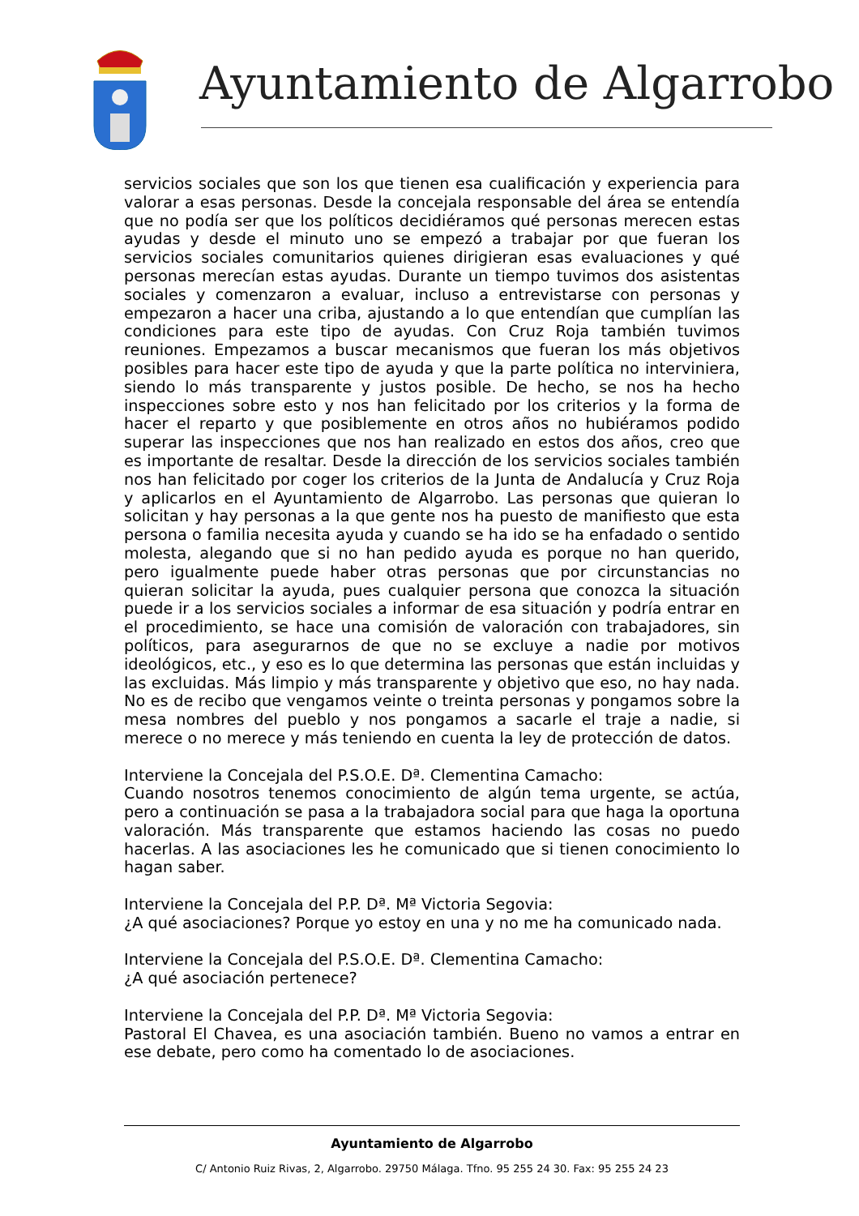Ayuntamiento de Algarrobo
servicios sociales que son los que tienen esa cualificación y experiencia para valorar a esas personas. Desde la concejala responsable del área se entendía que no podía ser que los políticos decidiéramos qué personas merecen estas ayudas y desde el minuto uno se empezó a trabajar por que fueran los servicios sociales comunitarios quienes dirigieran esas evaluaciones y qué personas merecían estas ayudas. Durante un tiempo tuvimos dos asistentas sociales y comenzaron a evaluar, incluso a entrevistarse con personas y empezaron a hacer una criba, ajustando a lo que entendían que cumplían las condiciones para este tipo de ayudas. Con Cruz Roja también tuvimos reuniones. Empezamos a buscar mecanismos que fueran los más objetivos posibles para hacer este tipo de ayuda y que la parte política no interviniera, siendo lo más transparente y justos posible. De hecho, se nos ha hecho inspecciones sobre esto y nos han felicitado por los criterios y la forma de hacer el reparto y que posiblemente en otros años no hubiéramos podido superar las inspecciones que nos han realizado en estos dos años, creo que es importante de resaltar. Desde la dirección de los servicios sociales también nos han felicitado por coger los criterios de la Junta de Andalucía y Cruz Roja y aplicarlos en el Ayuntamiento de Algarrobo. Las personas que quieran lo solicitan y hay personas a la que gente nos ha puesto de manifiesto que esta persona o familia necesita ayuda y cuando se ha ido se ha enfadado o sentido molesta, alegando que si no han pedido ayuda es porque no han querido, pero igualmente puede haber otras personas que por circunstancias no quieran solicitar la ayuda, pues cualquier persona que conozca la situación puede ir a los servicios sociales a informar de esa situación y podría entrar en el procedimiento, se hace una comisión de valoración con trabajadores, sin políticos, para asegurarnos de que no se excluye a nadie por motivos ideológicos, etc., y eso es lo que determina las personas que están incluidas y las excluidas. Más limpio y más transparente y objetivo que eso, no hay nada. No es de recibo que vengamos veinte o treinta personas y pongamos sobre la mesa nombres del pueblo y nos pongamos a sacarle el traje a nadie, si merece o no merece y más teniendo en cuenta la ley de protección de datos.
Interviene la Concejala del P.S.O.E. Dª. Clementina Camacho:
Cuando nosotros tenemos conocimiento de algún tema urgente, se actúa, pero a continuación se pasa a la trabajadora social para que haga la oportuna valoración. Más transparente que estamos haciendo las cosas no puedo hacerlas. A las asociaciones les he comunicado que si tienen conocimiento lo hagan saber.
Interviene la Concejala del P.P. Dª. Mª Victoria Segovia:
¿A qué asociaciones? Porque yo estoy en una y no me ha comunicado nada.
Interviene la Concejala del P.S.O.E. Dª. Clementina Camacho:
¿A qué asociación pertenece?
Interviene la Concejala del P.P. Dª. Mª Victoria Segovia:
Pastoral El Chavea, es una asociación también. Bueno no vamos a entrar en ese debate, pero como ha comentado lo de asociaciones.
Ayuntamiento de Algarrobo
C/ Antonio Ruiz Rivas, 2, Algarrobo. 29750 Málaga. Tfno. 95 255 24 30. Fax: 95 255 24 23